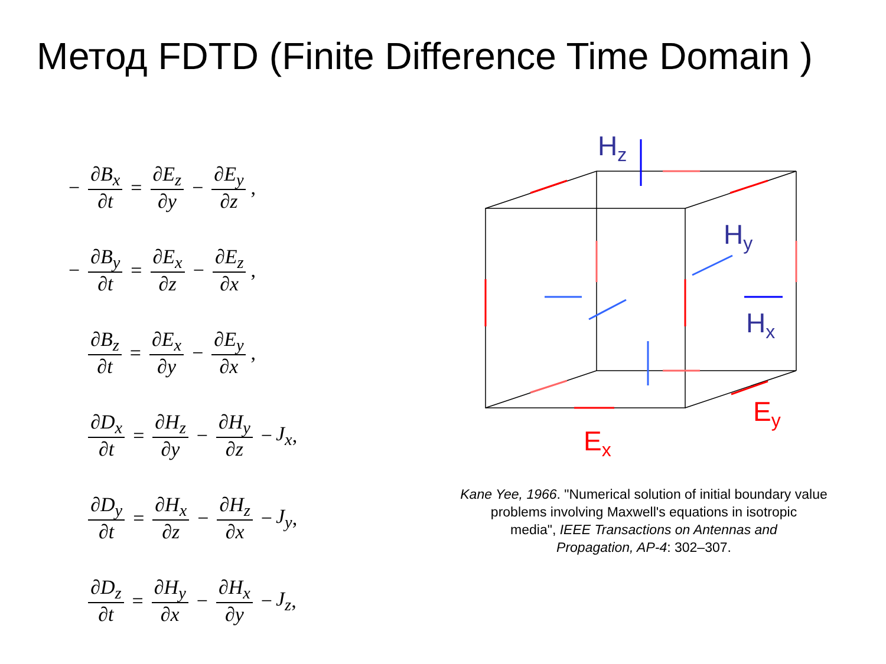Метод FDTD (Finite Difference Time Domain )
− ∂B<sub>x</sub> ∂t = ∂E<sub>z</sub> ∂y − ∂E<sub>y</sub> ∂z,
− ∂B<sub>y</sub> ∂t = ∂E<sub>x</sub> ∂z − ∂E<sub>z</sub> ∂x,
− ∂B<sub>z</sub> ∂t = ∂E<sub>x</sub> ∂y − ∂E<sub>y</sub> ∂x,
− ∂D<sub>x</sub> ∂t = ∂H<sub>z</sub> ∂y − ∂H<sub>y</sub> ∂z − J<sub>x</sub>,
− ∂D<sub>y</sub> ∂t = ∂H<sub>x</sub> ∂z − ∂H<sub>z</sub> ∂x − J<sub>y</sub>,
− ∂D<sub>z</sub> ∂t = ∂H<sub>y</sub> ∂x − ∂H<sub>x</sub> ∂y − J<sub>z</sub>,
Hz
Hy
Hx
Ey
Ex
Kane Yee, 1966. "Numerical solution of initial boundary value
problems involving Maxwell's equations in isotropic
media", IEEE Transactions on Antennas and
Propagation, AP-4: 302–307.